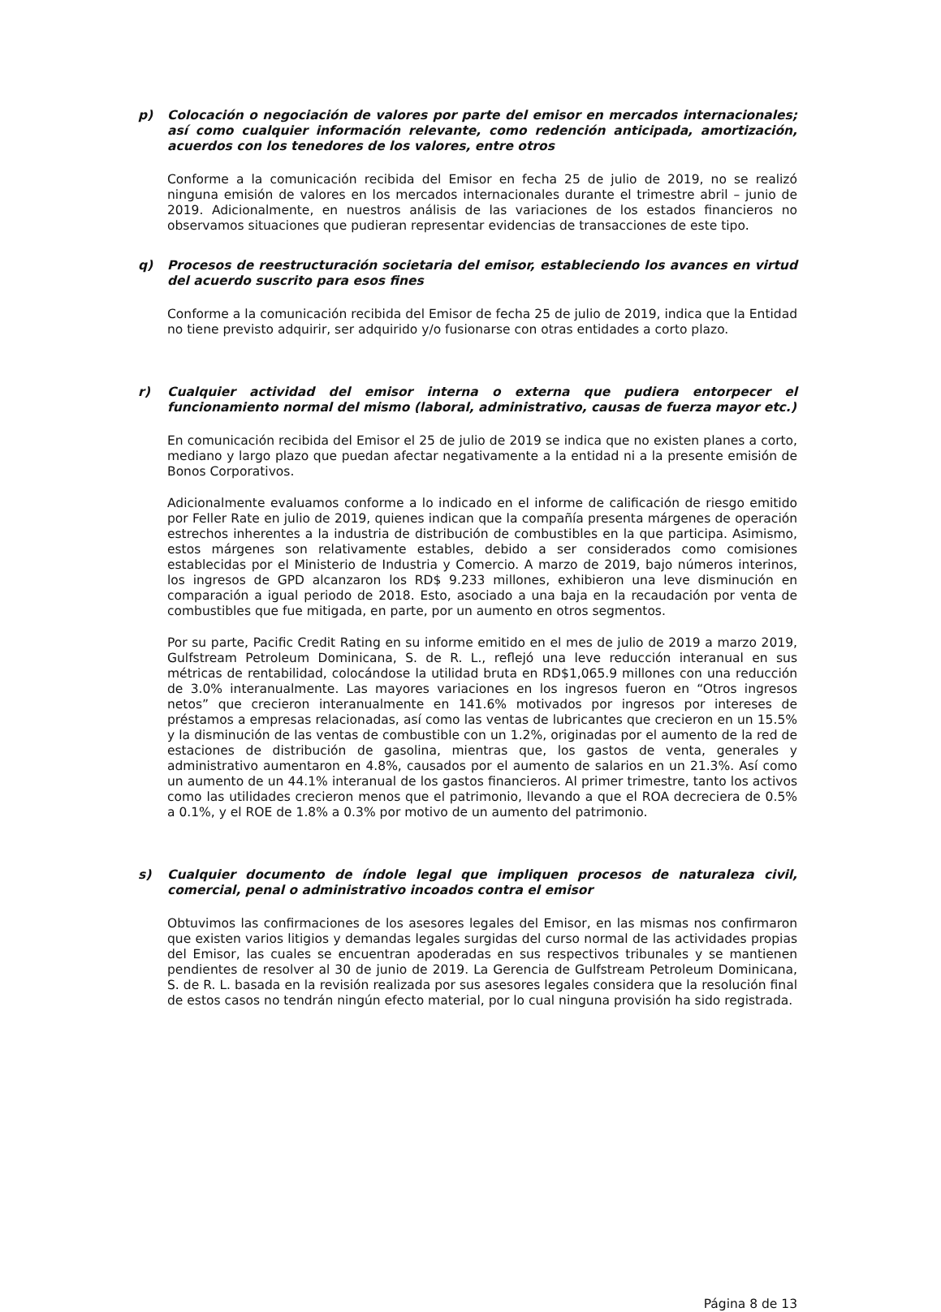p) Colocación o negociación de valores por parte del emisor en mercados internacionales; así como cualquier información relevante, como redención anticipada, amortización, acuerdos con los tenedores de los valores, entre otros
Conforme a la comunicación recibida del Emisor en fecha 25 de julio de 2019, no se realizó ninguna emisión de valores en los mercados internacionales durante el trimestre abril – junio de 2019. Adicionalmente, en nuestros análisis de las variaciones de los estados financieros no observamos situaciones que pudieran representar evidencias de transacciones de este tipo.
q) Procesos de reestructuración societaria del emisor, estableciendo los avances en virtud del acuerdo suscrito para esos fines
Conforme a la comunicación recibida del Emisor de fecha 25 de julio de 2019, indica que la Entidad no tiene previsto adquirir, ser adquirido y/o fusionarse con otras entidades a corto plazo.
r) Cualquier actividad del emisor interna o externa que pudiera entorpecer el funcionamiento normal del mismo (laboral, administrativo, causas de fuerza mayor etc.)
En comunicación recibida del Emisor el 25 de julio de 2019 se indica que no existen planes a corto, mediano y largo plazo que puedan afectar negativamente a la entidad ni a la presente emisión de Bonos Corporativos.
Adicionalmente evaluamos conforme a lo indicado en el informe de calificación de riesgo emitido por Feller Rate en julio de 2019, quienes indican que la compañía presenta márgenes de operación estrechos inherentes a la industria de distribución de combustibles en la que participa. Asimismo, estos márgenes son relativamente estables, debido a ser considerados como comisiones establecidas por el Ministerio de Industria y Comercio. A marzo de 2019, bajo números interinos, los ingresos de GPD alcanzaron los RD$ 9.233 millones, exhibieron una leve disminución en comparación a igual periodo de 2018. Esto, asociado a una baja en la recaudación por venta de combustibles que fue mitigada, en parte, por un aumento en otros segmentos.
Por su parte, Pacific Credit Rating en su informe emitido en el mes de julio de 2019 a marzo 2019, Gulfstream Petroleum Dominicana, S. de R. L., reflejó una leve reducción interanual en sus métricas de rentabilidad, colocándose la utilidad bruta en RD$1,065.9 millones con una reducción de 3.0% interanualmente. Las mayores variaciones en los ingresos fueron en “Otros ingresos netos” que crecieron interanualmente en 141.6% motivados por ingresos por intereses de préstamos a empresas relacionadas, así como las ventas de lubricantes que crecieron en un 15.5% y la disminución de las ventas de combustible con un 1.2%, originadas por el aumento de la red de estaciones de distribución de gasolina, mientras que, los gastos de venta, generales y administrativo aumentaron en 4.8%, causados por el aumento de salarios en un 21.3%. Así como un aumento de un 44.1% interanual de los gastos financieros. Al primer trimestre, tanto los activos como las utilidades crecieron menos que el patrimonio, llevando a que el ROA decreciera de 0.5% a 0.1%, y el ROE de 1.8% a 0.3% por motivo de un aumento del patrimonio.
s) Cualquier documento de índole legal que impliquen procesos de naturaleza civil, comercial, penal o administrativo incoados contra el emisor
Obtuvimos las confirmaciones de los asesores legales del Emisor, en las mismas nos confirmaron que existen varios litigios y demandas legales surgidas del curso normal de las actividades propias del Emisor, las cuales se encuentran apoderadas en sus respectivos tribunales y se mantienen pendientes de resolver al 30 de junio de 2019. La Gerencia de Gulfstream Petroleum Dominicana, S. de R. L. basada en la revisión realizada por sus asesores legales considera que la resolución final de estos casos no tendrán ningún efecto material, por lo cual ninguna provisión ha sido registrada.
Página 8 de 13